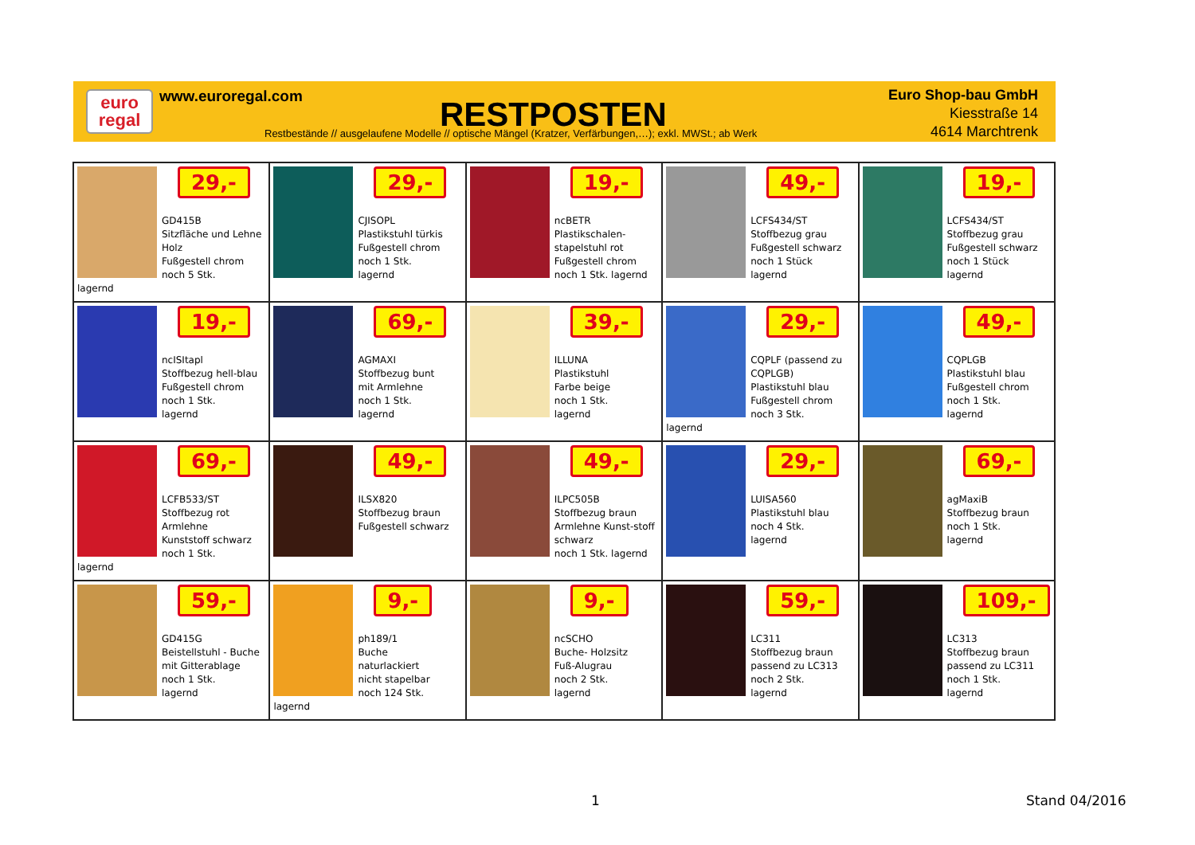euro
regal
www.euroregal.com RESTPOSTEN
Restbestände // ausgelaufene Modelle // optische Mängel (Kratzer, Verfärbungen,…); exkl. MWSt.; ab Werk
Euro Shop-bau GmbH
Kiesstraße 14
4614 Marchtrenk
| 29,- GD415B Sitzfläche und Lehne Holz Fußgestell chrom noch 5 Stk. lagernd | 29,- CJISOPL Plastikstuhl türkis Fußgestell chrom noch 1 Stk. lagernd | 19,- ncBETR Plastikschalen-stapelstuhl rot Fußgestell chrom noch 1 Stk. lagernd | 49,- LCFS434/ST Stoffbezug grau Fußgestell schwarz noch 1 Stück lagernd | 19,- LCFS434/ST Stoffbezug grau Fußgestell schwarz noch 1 Stück lagernd |
| 19,- ncISItapl Stoffbezug hell-blau Fußgestell chrom noch 1 Stk. lagernd | 69,- AGMAXI Stoffbezug bunt mit Armlehne noch 1 Stk. lagernd | 39,- ILLUNA Plastikstuhl Farbe beige noch 1 Stk. lagernd | 29,- CQPLF (passend zu CQPLGB) Plastikstuhl blau Fußgestell chrom noch 3 Stk. lagernd | 49,- CQPLGB Plastikstuhl blau Fußgestell chrom noch 1 Stk. lagernd |
| 69,- LCFB533/ST Stoffbezug rot Armlehne Kunststoff schwarz noch 1 Stk. lagernd | 49,- ILSX820 Stoffbezug braun Fußgestell schwarz | 49,- ILPC505B Stoffbezug braun Armlehne Kunst-stoff schwarz noch 1 Stk. lagernd | 29,- LUISA560 Plastikstuhl blau noch 4 Stk. lagernd | 69,- agMaxiB Stoffbezug braun noch 1 Stk. lagernd |
| 59,- GD415G Beistellstuhl - Buche mit Gitterablage noch 1 Stk. lagernd | 9,- ph189/1 Buche naturlackiert nicht stapelbar noch 124 Stk. lagernd | 9,- ncSCHO Buche- Holzsitz Fuß-Alugrau noch 2 Stk. lagernd | 59,- LC311 Stoffbezug braun passend zu LC313 noch 2 Stk. lagernd | 109,- LC313 Stoffbezug braun passend zu LC311 noch 1 Stk. lagernd |
1 Stand 04/2016